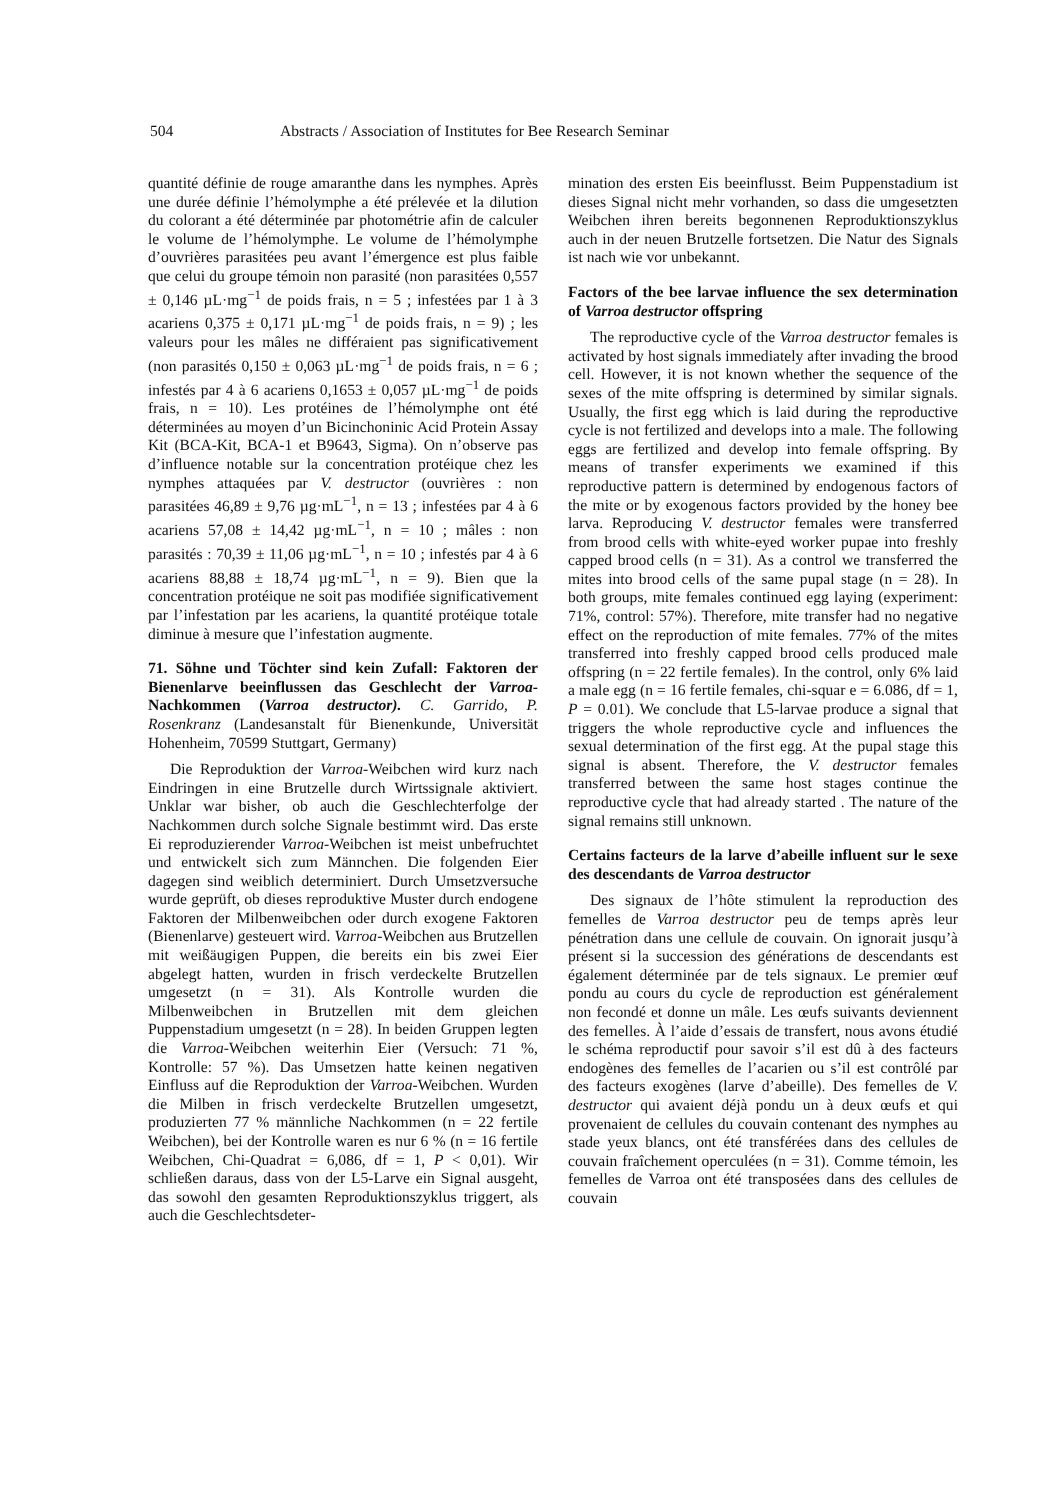504 Abstracts / Association of Institutes for Bee Research Seminar
quantité définie de rouge amaranthe dans les nymphes. Après une durée définie l’hémolymphe a été prélevée et la dilution du colorant a été déterminée par photométrie afin de calculer le volume de l’hémolymphe. Le volume de l’hémolymphe d’ouvrières parasitées peu avant l’émergence est plus faible que celui du groupe témoin non parasité (non parasitées 0,557 ± 0,146 µL·mg<sup>−1</sup> de poids frais, n = 5 ; infestées par 1 à 3 acariens 0,375 ± 0,171 µL·mg<sup>−1</sup> de poids frais, n = 9) ; les valeurs pour les mâles ne différaient pas significativement (non parasités 0,150 ± 0,063 µL·mg<sup>−1</sup> de poids frais, n = 6 ; infestés par 4 à 6 acariens 0,1653 ± 0,057 µL·mg<sup>−1</sup> de poids frais, n = 10). Les protéines de l’hémolymphe ont été déterminées au moyen d’un Bicinchoninic Acid Protein Assay Kit (BCA-Kit, BCA-1 et B9643, Sigma). On n’observe pas d’influence notable sur la concentration protéique chez les nymphes attaquées par V. destructor (ouvrières : non parasitées 46,89 ± 9,76 µg·mL<sup>−1</sup>, n = 13 ; infestées par 4 à 6 acariens 57,08 ± 14,42 µg·mL<sup>−1</sup>, n = 10 ; mâles : non parasités : 70,39 ± 11,06 µg·mL<sup>−1</sup>, n = 10 ; infestés par 4 à 6 acariens 88,88 ± 18,74 µg·mL<sup>−1</sup>, n = 9). Bien que la concentration protéique ne soit pas modifiée significativement par l’infestation par les acariens, la quantité protéique totale diminue à mesure que l’infestation augmente.
71. Söhne und Töchter sind kein Zufall: Faktoren der Bienenlarve beeinflussen das Geschlecht der Varroa-Nachkommen (Varroa destructor). C. Garrido, P. Rosenkranz (Landesanstalt für Bienenkunde, Universität Hohenheim, 70599 Stuttgart, Germany)
Die Reproduktion der Varroa-Weibchen wird kurz nach Eindringen in eine Brutzelle durch Wirtssignale aktiviert. Unklar war bisher, ob auch die Geschlechterfolge der Nachkommen durch solche Signale bestimmt wird. Das erste Ei reproduzierender Varroa-Weibchen ist meist unbefruchtet und entwickelt sich zum Männchen. Die folgenden Eier dagegen sind weiblich determiniert. Durch Umsetzversuche wurde geprüft, ob dieses reproduktive Muster durch endogene Faktoren der Milbenweibchen oder durch exogene Faktoren (Bienenlarve) gesteuert wird. Varroa-Weibchen aus Brutzellen mit weißäugigen Puppen, die bereits ein bis zwei Eier abgelegt hatten, wurden in frisch verdeckelte Brutzellen umgesetzt (n = 31). Als Kontrolle wurden die Milbenweibchen in Brutzellen mit dem gleichen Puppenstadium umgesetzt (n = 28). In beiden Gruppen legten die Varroa-Weibchen weiterhin Eier (Versuch: 71 %, Kontrolle: 57 %). Das Umsetzen hatte keinen negativen Einfluss auf die Reproduktion der Varroa-Weibchen. Wurden die Milben in frisch verdeckelte Brutzellen umgesetzt, produzierten 77 % männliche Nachkommen (n = 22 fertile Weibchen), bei der Kontrolle waren es nur 6 % (n = 16 fertile Weibchen, Chi-Quadrat = 6,086, df = 1, P < 0,01). Wir schließen daraus, dass von der L5-Larve ein Signal ausgeht, das sowohl den gesamten Reproduktionszyklus triggert, als auch die Geschlechtsdeter-
mination des ersten Eis beeinflusst. Beim Puppenstadium ist dieses Signal nicht mehr vorhanden, so dass die umgesetzten Weibchen ihren bereits begonnenen Reproduktionszyklus auch in der neuen Brutzelle fortsetzen. Die Natur des Signals ist nach wie vor unbekannt.
Factors of the bee larvae influence the sex determination of Varroa destructor offspring
The reproductive cycle of the Varroa destructor females is activated by host signals immediately after invading the brood cell. However, it is not known whether the sequence of the sexes of the mite offspring is determined by similar signals. Usually, the first egg which is laid during the reproductive cycle is not fertilized and develops into a male. The following eggs are fertilized and develop into female offspring. By means of transfer experiments we examined if this reproductive pattern is determined by endogenous factors of the mite or by exogenous factors provided by the honey bee larva. Reproducing V. destructor females were transferred from brood cells with white-eyed worker pupae into freshly capped brood cells (n = 31). As a control we transferred the mites into brood cells of the same pupal stage (n = 28). In both groups, mite females continued egg laying (experiment: 71%, control: 57%). Therefore, mite transfer had no negative effect on the reproduction of mite females. 77% of the mites transferred into freshly capped brood cells produced male offspring (n = 22 fertile females). In the control, only 6% laid a male egg (n = 16 fertile females, chi-squar e = 6.086, df = 1, P = 0.01). We conclude that L5-larvae produce a signal that triggers the whole reproductive cycle and influences the sexual determination of the first egg. At the pupal stage this signal is absent. Therefore, the V. destructor females transferred between the same host stages continue the reproductive cycle that had already started . The nature of the signal remains still unknown.
Certains facteurs de la larve d’abeille influent sur le sexe des descendants de Varroa destructor
Des signaux de l’hôte stimulent la reproduction des femelles de Varroa destructor peu de temps après leur pénétration dans une cellule de couvain. On ignorait jusqu’à présent si la succession des générations de descendants est également déterminée par de tels signaux. Le premier œuf pondu au cours du cycle de reproduction est généralement non fecondé et donne un mâle. Les œufs suivants deviennent des femelles. À l’aide d’essais de transfert, nous avons étudié le schéma reproductif pour savoir s’il est dû à des facteurs endogènes des femelles de l’acarien ou s’il est contrôlé par des facteurs exogènes (larve d’abeille). Des femelles de V. destructor qui avaient déjà pondu un à deux œufs et qui provenaient de cellules du couvain contenant des nymphes au stade yeux blancs, ont été transférées dans des cellules de couvain fraîchement operculées (n = 31). Comme témoin, les femelles de Varroa ont été transposées dans des cellules de couvain